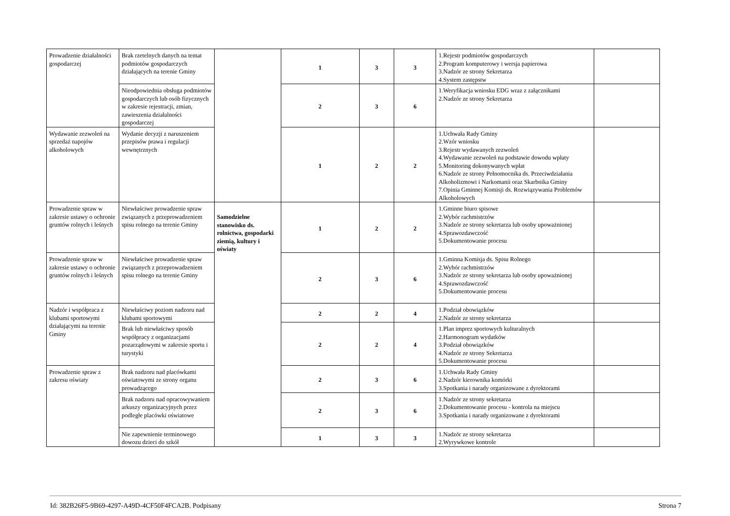| Prowadzenie działalności gospodarczej | Brak rzetelnych danych na temat podmiotów gospodarczych działających na terenie Gminy | | 1 | 3 | 3 | 1.Rejestr podmiotów gospodarczych 2.Program komputerowy i wersja papierowa 3.Nadzór ze strony Sekretarza 4.System zastępstw | |
| | Nieodpowiednia obsługa podmiotów gospodarczych lub osób fizycznych w zakresie rejestracji, zmian, zawieszenia działalności gospodarczej | | 2 | 3 | 6 | 1.Weryfikacja wniosku EDG wraz z załącznikami 2.Nadzór ze strony Sekretarza | |
| Wydawanie zezwoleń na sprzedaż napojów alkoholowych | Wydanie decyzji z naruszeniem przepisów prawa i regulacji wewnętrznych | | 1 | 2 | 2 | 1.Uchwała Rady Gminy 2.Wzór wniosku 3.Rejestr wydawanych zezwoleń 4.Wydawanie zezwoleń na podstawie dowodu wpłaty 5.Monitoring dokonywanych wpłat 6.Nadzór ze strony Pełnomocnika ds. Przeciwdziałania Alkoholizmowi i Narkomanii oraz Skarbnika Gminy 7.Opinia Gminnej Komisji ds. Rozwiązywania Problemów Alkoholowych | |
| Prowadzenie spraw w zakresie ustawy o ochronie gruntów rolnych i leśnych | Niewłaściwe prowadzenie spraw związanych z przeprowadzeniem spisu rolnego na terenie Gminy | Samodzielne stanowisko ds. rolnictwa, gospodarki ziemią, kultury i oświaty | 1 | 2 | 2 | 1.Gminne biuro spisowe 2.Wybór rachmistrzów 3.Nadzór ze strony sekretarza lub osoby upoważnionej 4.Sprawozdawczość 5.Dokumentowanie procesu | |
| Prowadzenie spraw w zakresie ustawy o ochronie gruntów rolnych i leśnych | Niewłaściwe prowadzenie spraw związanych z przeprowadzeniem spisu rolnego na terenie Gminy | | 2 | 3 | 6 | 1.Gminna Komisja ds. Spisu Rolnego 2.Wybór rachmistrzów 3.Nadzór ze strony sekretarza lub osoby upoważnionej 4.Sprawozdawczość 5.Dokumentowanie procesu | |
| Nadzór i współpraca z klubami sportowymi działającymi na terenie Gminy | Niewłaściwy poziom nadzoru nad klubami sportowymi | | 2 | 2 | 4 | 1.Podział obowiązków 2.Nadzór ze strony sekretarza | |
| | Brak lub niewłaściwy sposób współpracy z organizacjami pozarządowymi w zakresie sportu i turystyki | | 2 | 2 | 4 | 1.Plan imprez sportowych kulturalnych 2.Harmonogram wydatków 3.Podział obowiązków 4.Nadzór ze strony Sekretarza 5.Dokumentowanie procesu | |
| Prowadzenie spraw z zakresu oświaty | Brak nadzoru nad placówkami oświatowymi ze strony organu prowadzącego | | 2 | 3 | 6 | 1.Uchwała Rady Gminy 2.Nadzór kierownika komórki 3.Spotkania i narady organizowane z dyrektorami | |
| | Brak nadzoru nad opracowywaniem arkuszy organizacyjnych przez podległe placówki oświatowe | | 2 | 3 | 6 | 1.Nadzór ze strony sekretarza 2.Dokumentowanie procesu - kontrola na miejscu 3.Spotkania i narady organizowane z dyrektorami | |
| | Nie zapewnienie terminowego dowozu dzieci do szkół | | 1 | 3 | 3 | 1.Nadzór ze strony sekretarza 2.Wyrywkowe kontrole | |
Id: 382B26F5-9B69-4297-A49D-4CF50F4FCA2B. Podpisany Strona 7